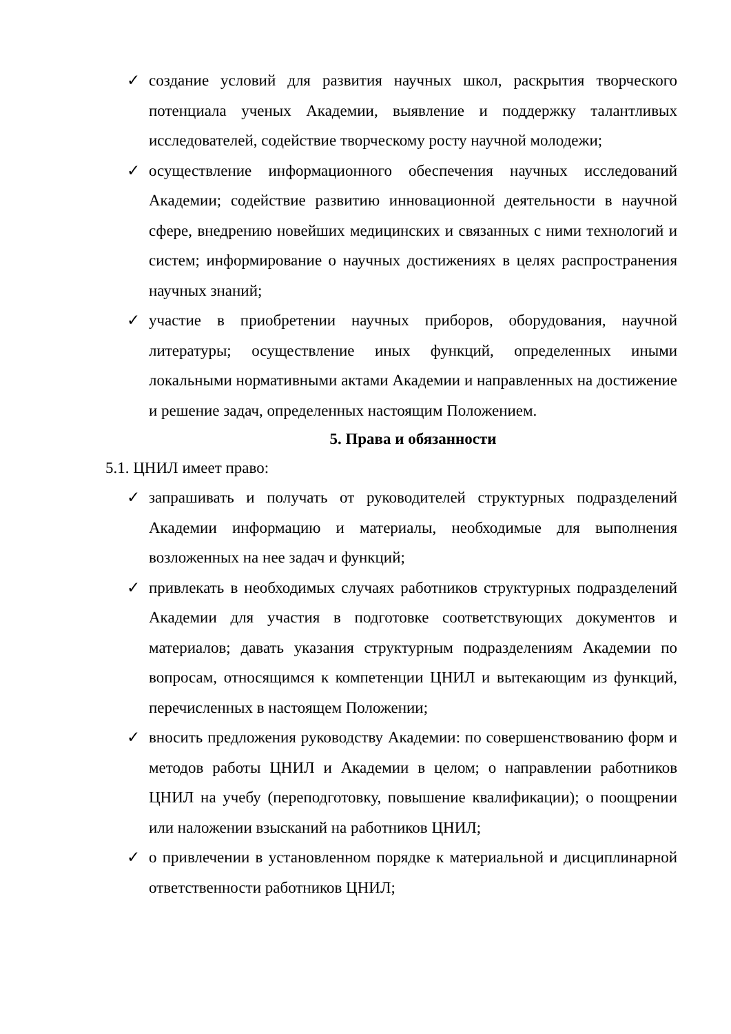✓ создание условий для развития научных школ, раскрытия творческого потенциала ученых Академии, выявление и поддержку талантливых исследователей, содействие творческому росту научной молодежи;
✓ осуществление информационного обеспечения научных исследований Академии; содействие развитию инновационной деятельности в научной сфере, внедрению новейших медицинских и связанных с ними технологий и систем; информирование о научных достижениях в целях распространения научных знаний;
✓ участие в приобретении научных приборов, оборудования, научной литературы; осуществление иных функций, определенных иными локальными нормативными актами Академии и направленных на достижение и решение задач, определенных настоящим Положением.
5. Права и обязанности
5.1. ЦНИЛ имеет право:
✓ запрашивать и получать от руководителей структурных подразделений Академии информацию и материалы, необходимые для выполнения возложенных на нее задач и функций;
✓ привлекать в необходимых случаях работников структурных подразделений Академии для участия в подготовке соответствующих документов и материалов; давать указания структурным подразделениям Академии по вопросам, относящимся к компетенции ЦНИЛ и вытекающим из функций, перечисленных в настоящем Положении;
✓ вносить предложения руководству Академии: по совершенствованию форм и методов работы ЦНИЛ и Академии в целом; о направлении работников ЦНИЛ на учебу (переподготовку, повышение квалификации); о поощрении или наложении взысканий на работников ЦНИЛ;
✓ о привлечении в установленном порядке к материальной и дисциплинарной ответственности работников ЦНИЛ;